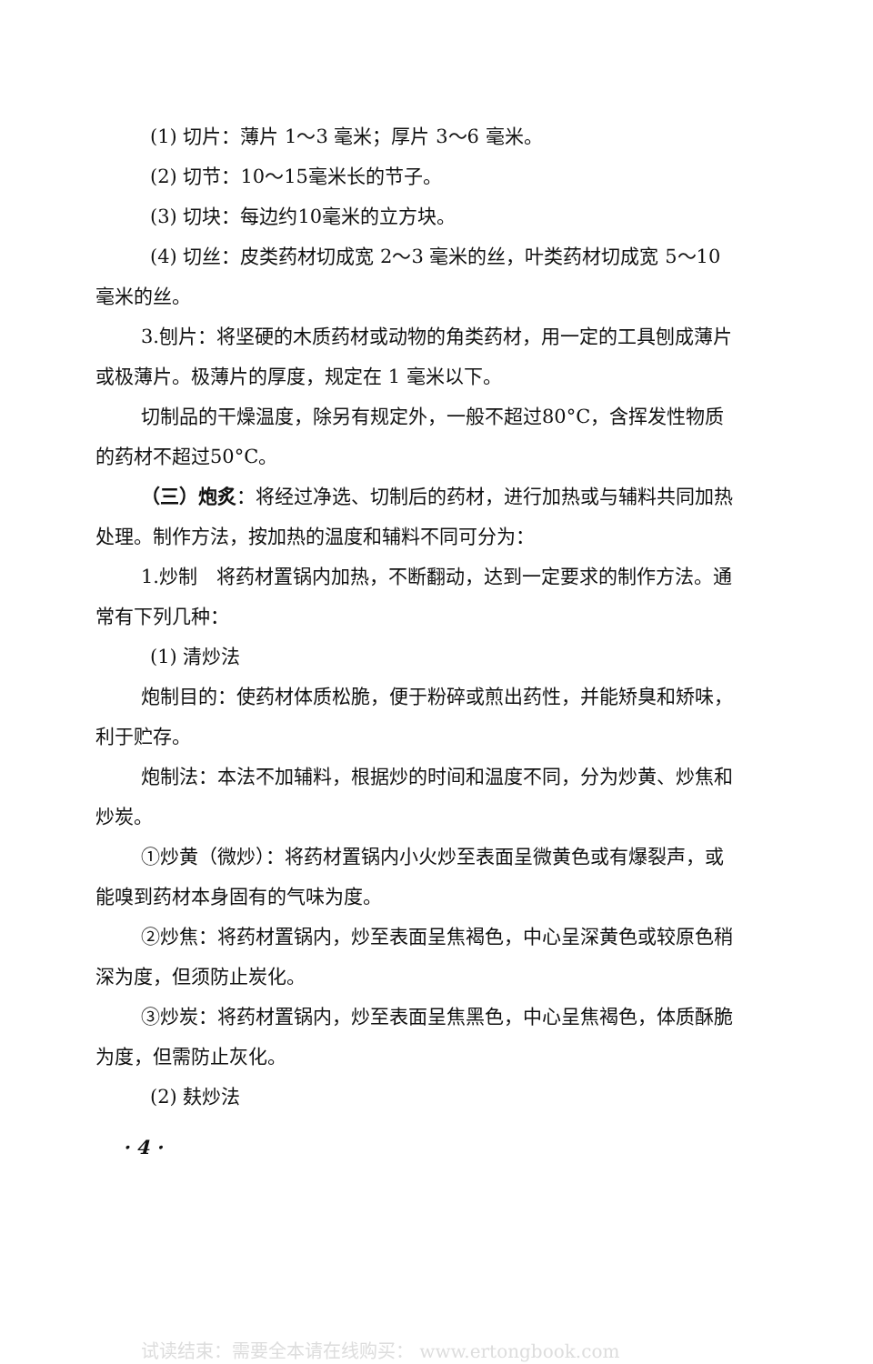(1) 切片：薄片 1～3 毫米；厚片 3～6 毫米。
(2) 切节：10～15毫米长的节子。
(3) 切块：每边约10毫米的立方块。
(4) 切丝：皮类药材切成宽 2～3 毫米的丝，叶类药材切成宽 5～10毫米的丝。
3.刨片：将坚硬的木质药材或动物的角类药材，用一定的工具刨成薄片或极薄片。极薄片的厚度，规定在 1 毫米以下。
切制品的干燥温度，除另有规定外，一般不超过80°C，含挥发性物质的药材不超过50°C。
（三）炮炙：将经过净选、切制后的药材，进行加热或与辅料共同加热处理。制作方法，按加热的温度和辅料不同可分为：
1.炒制　将药材置锅内加热，不断翻动，达到一定要求的制作方法。通常有下列几种：
(1) 清炒法
炮制目的：使药材体质松脆，便于粉碎或煎出药性，并能矫臭和矫味，利于贮存。
炮制法：本法不加辅料，根据炒的时间和温度不同，分为炒黄、炒焦和炒炭。
①炒黄（微炒）：将药材置锅内小火炒至表面呈微黄色或有爆裂声，或能嗅到药材本身固有的气味为度。
②炒焦：将药材置锅内，炒至表面呈焦褐色，中心呈深黄色或较原色稍深为度，但须防止炭化。
③炒炭：将药材置锅内，炒至表面呈焦黑色，中心呈焦褐色，体质酥脆为度，但需防止灰化。
(2) 麸炒法
· 4 ·
试读结束：需要全本请在线购买： www.ertongbook.com